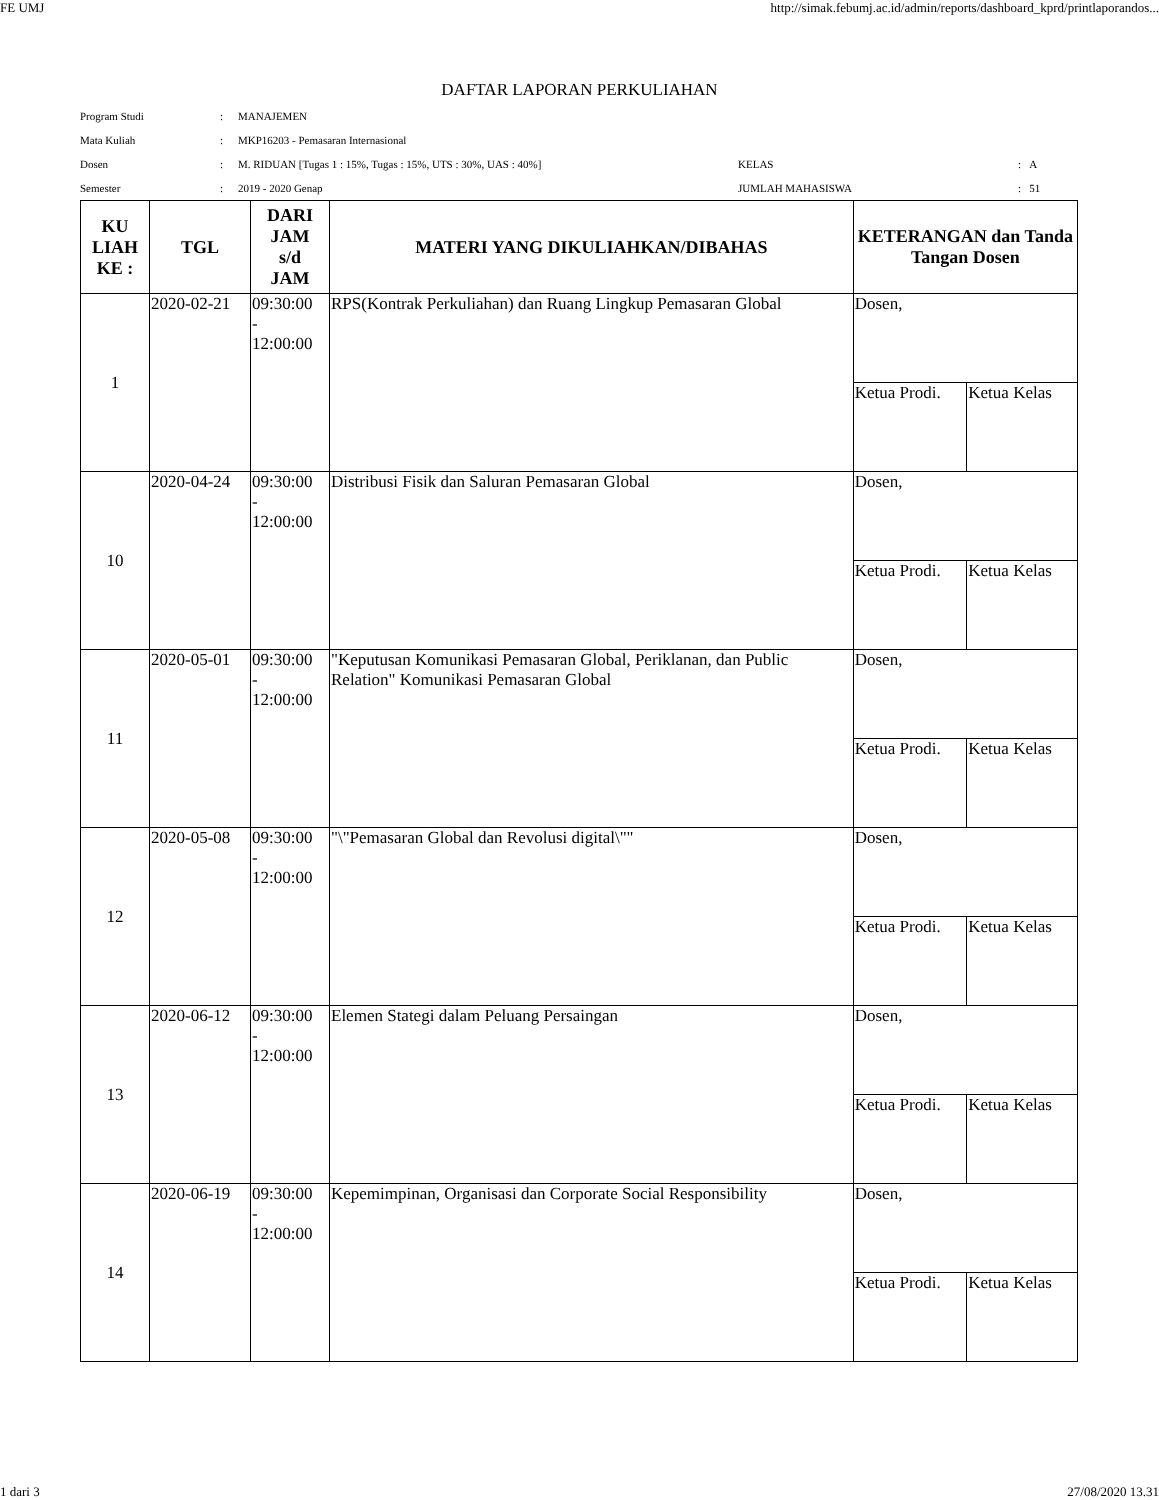FE UMJ http://simak.febumj.ac.id/admin/reports/dashboard_kprd/printlaporandos...
DAFTAR LAPORAN PERKULIAHAN
| Program Studi | : | MANAJEMEN | | | |
| Mata Kuliah | : | MKP16203 - Pemasaran Internasional | | | |
| Dosen | : | M. RIDUAN [Tugas 1 : 15%, Tugas : 15%, UTS : 30%, UAS : 40%] | KELAS | : | A |
| Semester | : | 2019 - 2020 Genap | JUMLAH MAHASISWA | : | 51 |
| KU LIAH KE : | TGL | DARI JAM s/d JAM | MATERI YANG DIKULIAHKAN/DIBAHAS | KETERANGAN dan Tanda Tangan Dosen | |
| --- | --- | --- | --- | --- | --- |
| 1 | 2020-02-21 | 09:30:00 - 12:00:00 | RPS(Kontrak Perkuliahan) dan Ruang Lingkup Pemasaran Global | Dosen, | |
| | | | | Ketua Prodi. | Ketua Kelas |
| 10 | 2020-04-24 | 09:30:00 - 12:00:00 | Distribusi Fisik dan Saluran Pemasaran Global | Dosen, | |
| | | | | Ketua Prodi. | Ketua Kelas |
| 11 | 2020-05-01 | 09:30:00 - 12:00:00 | "Keputusan Komunikasi Pemasaran Global, Periklanan, dan Public Relation" Komunikasi Pemasaran Global | Dosen, | |
| | | | | Ketua Prodi. | Ketua Kelas |
| 12 | 2020-05-08 | 09:30:00 - 12:00:00 | "\"Pemasaran Global dan Revolusi digital\"" | Dosen, | |
| | | | | Ketua Prodi. | Ketua Kelas |
| 13 | 2020-06-12 | 09:30:00 - 12:00:00 | Elemen Stategi dalam Peluang Persaingan | Dosen, | |
| | | | | Ketua Prodi. | Ketua Kelas |
| 14 | 2020-06-19 | 09:30:00 - 12:00:00 | Kepemimpinan, Organisasi dan Corporate Social Responsibility | Dosen, | |
| | | | | Ketua Prodi. | Ketua Kelas |
1 dari 3 27/08/2020 13.31